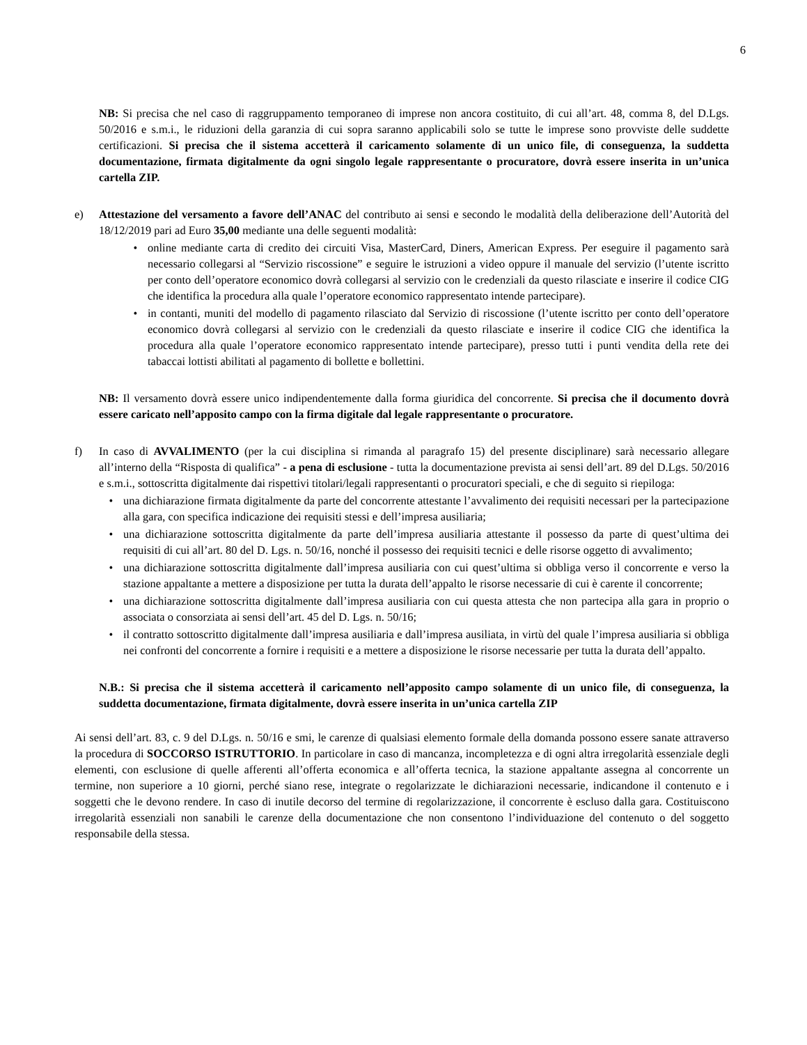6
NB: Si precisa che nel caso di raggruppamento temporaneo di imprese non ancora costituito, di cui all’art. 48, comma 8, del D.Lgs. 50/2016 e s.m.i., le riduzioni della garanzia di cui sopra saranno applicabili solo se tutte le imprese sono provviste delle suddette certificazioni. Si precisa che il sistema accetterà il caricamento solamente di un unico file, di conseguenza, la suddetta documentazione, firmata digitalmente da ogni singolo legale rappresentante o procuratore, dovrà essere inserita in un’unica cartella ZIP.
e) Attestazione del versamento a favore dell’ANAC del contributo ai sensi e secondo le modalità della deliberazione dell’Autorità del 18/12/2019 pari ad Euro 35,00 mediante una delle seguenti modalità:
• online mediante carta di credito dei circuiti Visa, MasterCard, Diners, American Express. Per eseguire il pagamento sarà necessario collegarsi al “Servizio riscossione” e seguire le istruzioni a video oppure il manuale del servizio (l’utente iscritto per conto dell’operatore economico dovrà collegarsi al servizio con le credenziali da questo rilasciate e inserire il codice CIG che identifica la procedura alla quale l’operatore economico rappresentato intende partecipare).
• in contanti, muniti del modello di pagamento rilasciato dal Servizio di riscossione (l’utente iscritto per conto dell’operatore economico dovrà collegarsi al servizio con le credenziali da questo rilasciate e inserire il codice CIG che identifica la procedura alla quale l’operatore economico rappresentato intende partecipare), presso tutti i punti vendita della rete dei tabaccai lottisti abilitati al pagamento di bollette e bollettini.
NB: Il versamento dovrà essere unico indipendentemente dalla forma giuridica del concorrente. Si precisa che il documento dovrà essere caricato nell’apposito campo con la firma digitale dal legale rappresentante o procuratore.
f) In caso di AVVALIMENTO (per la cui disciplina si rimanda al paragrafo 15) del presente disciplinare) sarà necessario allegare all’interno della “Risposta di qualifica” - a pena di esclusione - tutta la documentazione prevista ai sensi dell’art. 89 del D.Lgs. 50/2016 e s.m.i., sottoscritta digitalmente dai rispettivi titolari/legali rappresentanti o procuratori speciali, e che di seguito si riepiloga:
• una dichiarazione firmata digitalmente da parte del concorrente attestante l’avvalimento dei requisiti necessari per la partecipazione alla gara, con specifica indicazione dei requisiti stessi e dell’impresa ausiliaria;
• una dichiarazione sottoscritta digitalmente da parte dell’impresa ausiliaria attestante il possesso da parte di quest’ultima dei requisiti di cui all’art. 80 del D. Lgs. n. 50/16, nonché il possesso dei requisiti tecnici e delle risorse oggetto di avvalimento;
• una dichiarazione sottoscritta digitalmente dall’impresa ausiliaria con cui quest’ultima si obbliga verso il concorrente e verso la stazione appaltante a mettere a disposizione per tutta la durata dell’appalto le risorse necessarie di cui è carente il concorrente;
• una dichiarazione sottoscritta digitalmente dall’impresa ausiliaria con cui questa attesta che non partecipa alla gara in proprio o associata o consorziata ai sensi dell’art. 45 del D. Lgs. n. 50/16;
• il contratto sottoscritto digitalmente dall’impresa ausiliaria e dall’impresa ausiliata, in virtù del quale l’impresa ausiliaria si obbliga nei confronti del concorrente a fornire i requisiti e a mettere a disposizione le risorse necessarie per tutta la durata dell’appalto.
N.B.: Si precisa che il sistema accetterà il caricamento nell’apposito campo solamente di un unico file, di conseguenza, la suddetta documentazione, firmata digitalmente, dovrà essere inserita in un’unica cartella ZIP
Ai sensi dell’art. 83, c. 9 del D.Lgs. n. 50/16 e smi, le carenze di qualsiasi elemento formale della domanda possono essere sanate attraverso la procedura di SOCCORSO ISTRUTTORIO. In particolare in caso di mancanza, incompletezza e di ogni altra irregolarità essenziale degli elementi, con esclusione di quelle afferenti all’offerta economica e all’offerta tecnica, la stazione appaltante assegna al concorrente un termine, non superiore a 10 giorni, perché siano rese, integrate o regolarizzate le dichiarazioni necessarie, indicandone il contenuto e i soggetti che le devono rendere. In caso di inutile decorso del termine di regolarizzazione, il concorrente è escluso dalla gara. Costituiscono irregolarità essenziali non sanabili le carenze della documentazione che non consentono l’individuazione del contenuto o del soggetto responsabile della stessa.